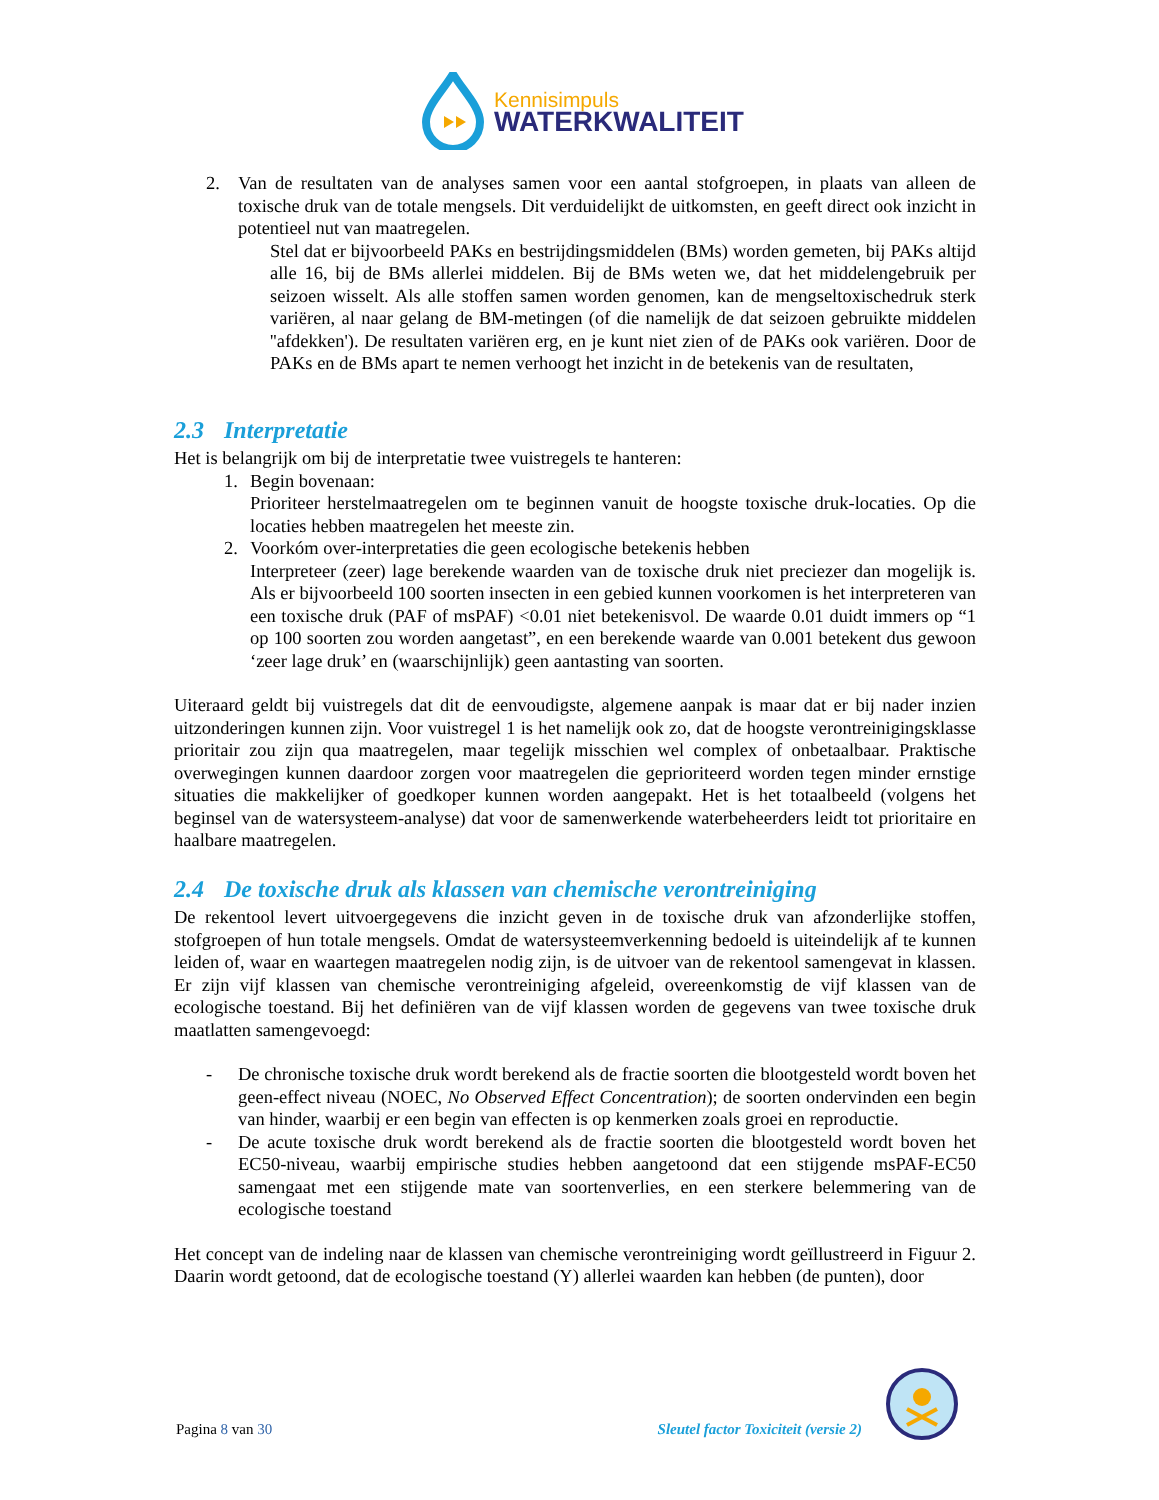Kennisimpuls
WATERKWALITEIT
2. Van de resultaten van de analyses samen voor een aantal stofgroepen, in plaats van alleen de toxische druk van de totale mengsels. Dit verduidelijkt de uitkomsten, en geeft direct ook inzicht in potentieel nut van maatregelen.
Stel dat er bijvoorbeeld PAKs en bestrijdingsmiddelen (BMs) worden gemeten, bij PAKs altijd alle 16, bij de BMs allerlei middelen. Bij de BMs weten we, dat het middelengebruik per seizoen wisselt. Als alle stoffen samen worden genomen, kan de mengseltoxischedruk sterk variëren, al naar gelang de BM-metingen (of die namelijk de dat seizoen gebruikte middelen ''afdekken'). De resultaten variëren erg, en je kunt niet zien of de PAKs ook variëren. Door de PAKs en de BMs apart te nemen verhoogt het inzicht in de betekenis van de resultaten,
2.3 Interpretatie
Het is belangrijk om bij de interpretatie twee vuistregels te hanteren:
1. Begin bovenaan:
Prioriteer herstelmaatregelen om te beginnen vanuit de hoogste toxische druk-locaties. Op die locaties hebben maatregelen het meeste zin.
2. Voorkóm over-interpretaties die geen ecologische betekenis hebben
Interpreteer (zeer) lage berekende waarden van de toxische druk niet preciezer dan mogelijk is. Als er bijvoorbeeld 100 soorten insecten in een gebied kunnen voorkomen is het interpreteren van een toxische druk (PAF of msPAF) <0.01 niet betekenisvol. De waarde 0.01 duidt immers op “1 op 100 soorten zou worden aangetast”, en een berekende waarde van 0.001 betekent dus gewoon ‘zeer lage druk’ en (waarschijnlijk) geen aantasting van soorten.
Uiteraard geldt bij vuistregels dat dit de eenvoudigste, algemene aanpak is maar dat er bij nader inzien uitzonderingen kunnen zijn. Voor vuistregel 1 is het namelijk ook zo, dat de hoogste verontreinigingsklasse prioritair zou zijn qua maatregelen, maar tegelijk misschien wel complex of onbetaalbaar. Praktische overwegingen kunnen daardoor zorgen voor maatregelen die geprioriteerd worden tegen minder ernstige situaties die makkelijker of goedkoper kunnen worden aangepakt. Het is het totaalbeeld (volgens het beginsel van de watersysteem-analyse) dat voor de samenwerkende waterbeheerders leidt tot prioritaire en haalbare maatregelen.
2.4 De toxische druk als klassen van chemische verontreiniging
De rekentool levert uitvoergegevens die inzicht geven in de toxische druk van afzonderlijke stoffen, stofgroepen of hun totale mengsels. Omdat de watersysteemverkenning bedoeld is uiteindelijk af te kunnen leiden of, waar en waartegen maatregelen nodig zijn, is de uitvoer van de rekentool samengevat in klassen. Er zijn vijf klassen van chemische verontreiniging afgeleid, overeenkomstig de vijf klassen van de ecologische toestand. Bij het definiëren van de vijf klassen worden de gegevens van twee toxische druk maatlatten samengevoegd:
- De chronische toxische druk wordt berekend als de fractie soorten die blootgesteld wordt boven het geen-effect niveau (NOEC, No Observed Effect Concentration); de soorten ondervinden een begin van hinder, waarbij er een begin van effecten is op kenmerken zoals groei en reproductie.
- De acute toxische druk wordt berekend als de fractie soorten die blootgesteld wordt boven het EC50-niveau, waarbij empirische studies hebben aangetoond dat een stijgende msPAF-EC50 samengaat met een stijgende mate van soortenverlies, en een sterkere belemmering van de ecologische toestand
Het concept van de indeling naar de klassen van chemische verontreiniging wordt geïllustreerd in Figuur 2. Daarin wordt getoond, dat de ecologische toestand (Y) allerlei waarden kan hebben (de punten), door
Pagina 8 van 30 Sleutel factor Toxiciteit (versie 2)